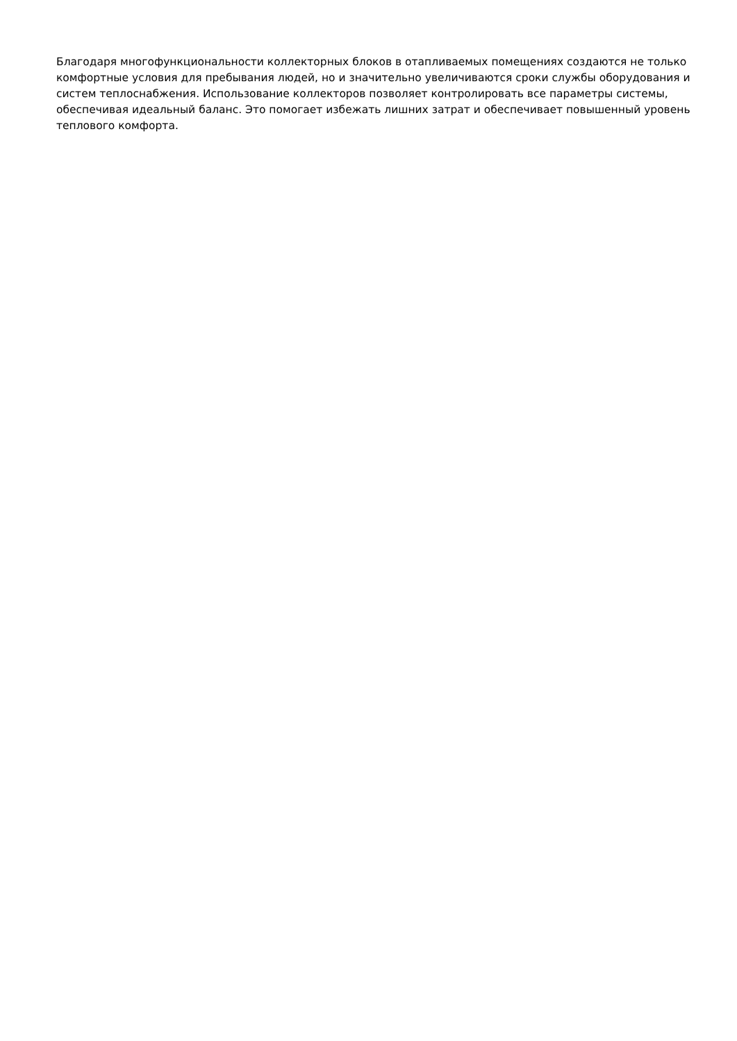Благодаря многофункциональности коллекторных блоков в отапливаемых помещениях создаются не только комфортные условия для пребывания людей, но и значительно увеличиваются сроки службы оборудования и систем теплоснабжения. Использование коллекторов позволяет контролировать все параметры системы, обеспечивая идеальный баланс. Это помогает избежать лишних затрат и обеспечивает повышенный уровень теплового комфорта.